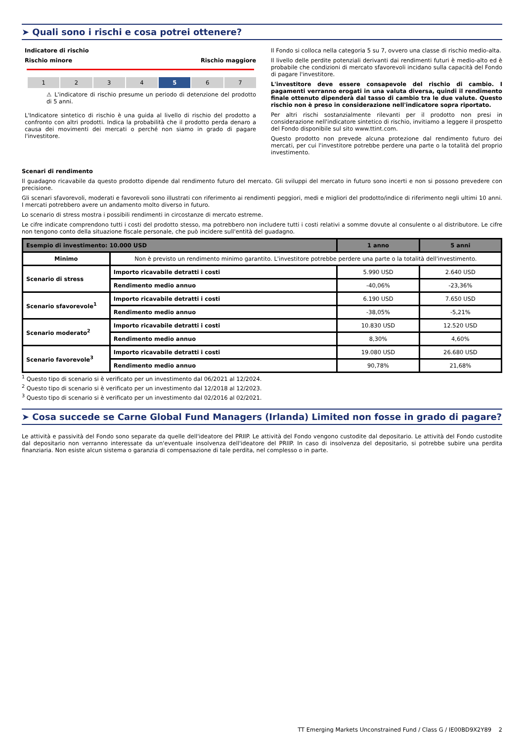➤ Quali sono i rischi e cosa potrei ottenere?
Indicatore di rischio
Rischio minore Rischio maggiore
1 2 3 4 5 6 7
⚠ L'indicatore di rischio presume un periodo di detenzione del prodotto di 5 anni.
L'Indicatore sintetico di rischio è una guida al livello di rischio del prodotto a confronto con altri prodotti. Indica la probabilità che il prodotto perda denaro a causa dei movimenti dei mercati o perché non siamo in grado di pagare l'investitore.
Il Fondo si colloca nella categoria 5 su 7, ovvero una classe di rischio medio-alta.
Il livello delle perdite potenziali derivanti dai rendimenti futuri è medio-alto ed è probabile che condizioni di mercato sfavorevoli incidano sulla capacità del Fondo di pagare l'investitore.
L'investitore deve essere consapevole del rischio di cambio. I pagamenti verranno erogati in una valuta diversa, quindi il rendimento finale ottenuto dipenderà dal tasso di cambio tra le due valute. Questo rischio non è preso in considerazione nell'indicatore sopra riportato.
Per altri rischi sostanzialmente rilevanti per il prodotto non presi in considerazione nell'indicatore sintetico di rischio, invitiamo a leggere il prospetto del Fondo disponibile sul sito www.ttint.com.
Questo prodotto non prevede alcuna protezione dal rendimento futuro dei mercati, per cui l'investitore potrebbe perdere una parte o la totalità del proprio investimento.
Scenari di rendimento
Il guadagno ricavabile da questo prodotto dipende dal rendimento futuro del mercato. Gli sviluppi del mercato in futuro sono incerti e non si possono prevedere con precisione.
Gli scenari sfavorevoli, moderati e favorevoli sono illustrati con riferimento ai rendimenti peggiori, medi e migliori del prodotto/indice di riferimento negli ultimi 10 anni. I mercati potrebbero avere un andamento molto diverso in futuro.
Lo scenario di stress mostra i possibili rendimenti in circostanze di mercato estreme.
Le cifre indicate comprendono tutti i costi del prodotto stesso, ma potrebbero non includere tutti i costi relativi a somme dovute al consulente o al distributore. Le cifre non tengono conto della situazione fiscale personale, che può incidere sull'entità del guadagno.
| Esempio di investimento: 10.000 USD | | 1 anno | 5 anni |
| --- | --- | --- | --- |
| Minimo | Non è previsto un rendimento minimo garantito. L'investitore potrebbe perdere una parte o la totalità dell'investimento. | | |
| Scenario di stress | Importo ricavabile detratti i costi | 5.990 USD | 2.640 USD |
| | Rendimento medio annuo | -40,06% | -23,36% |
| Scenario sfavorevole<sup>1</sup> | Importo ricavabile detratti i costi | 6.190 USD | 7.650 USD |
| | Rendimento medio annuo | -38,05% | -5,21% |
| Scenario moderato<sup>2</sup> | Importo ricavabile detratti i costi | 10.830 USD | 12.520 USD |
| | Rendimento medio annuo | 8,30% | 4,60% |
| Scenario favorevole<sup>3</sup> | Importo ricavabile detratti i costi | 19.080 USD | 26.680 USD |
| | Rendimento medio annuo | 90,78% | 21,68% |
<sup>1</sup> Questo tipo di scenario si è verificato per un investimento dal 06/2021 al 12/2024.
<sup>2</sup> Questo tipo di scenario si è verificato per un investimento dal 12/2018 al 12/2023.
<sup>3</sup> Questo tipo di scenario si è verificato per un investimento dal 02/2016 al 02/2021.
➤ Cosa succede se Carne Global Fund Managers (Irlanda) Limited non fosse in grado di pagare?
Le attività e passività del Fondo sono separate da quelle dell'ideatore del PRIIP. Le attività del Fondo vengono custodite dal depositario. Le attività del Fondo custodite dal depositario non verranno interessate da un'eventuale insolvenza dell'ideatore del PRIIP. In caso di insolvenza del depositario, si potrebbe subire una perdita finanziaria. Non esiste alcun sistema o garanzia di compensazione di tale perdita, nel complesso o in parte.
TT Emerging Markets Unconstrained Fund / Class G / IE00BD9X2Y89 2